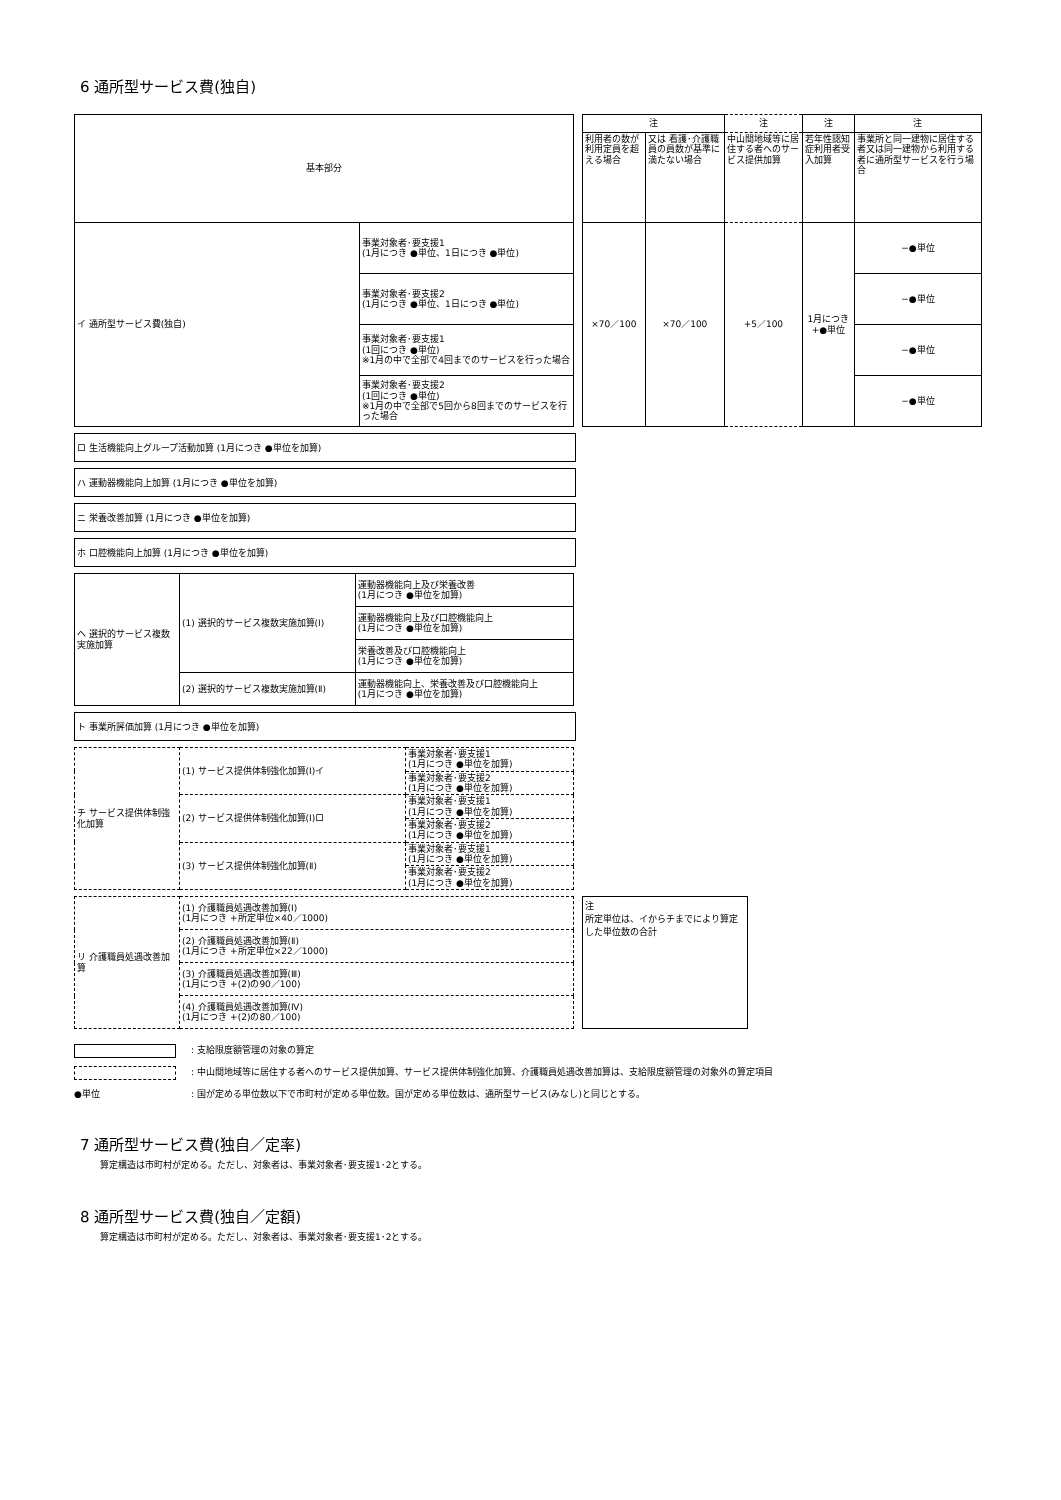6 通所型サービス費(独自)
| 基本部分 | |
| イ 通所型サービス費(独自) | 事業対象者･要支援1 (1月につき ●単位、1日につき ●単位) |
| | 事業対象者･要支援2 (1月につき ●単位、1日につき ●単位) |
| | 事業対象者･要支援1 (1回につき ●単位) ※1月の中で全部で4回までのサービスを行った場合 |
| | 事業対象者･要支援2 (1回につき ●単位) ※1月の中で全部で5回から8回までのサービスを行った場合 |
| 注 | | 注 | 注 | 注 |
| 利用者の数が利用定員を超える場合 | 又は 看護･介護職員の員数が基準に満たない場合 | 中山間地域等に居住する者へのサービス提供加算 | 若年性認知症利用者受入加算 | 事業所と同一建物に居住する者又は同一建物から利用する者に通所型サービスを行う場合 |
| ×70／100 | ×70／100 | +5／100 | 1月につき +●単位 | −●単位 |
| | | | | −●単位 |
| | | | | −●単位 |
| | | | | −●単位 |
ロ 生活機能向上グループ活動加算 (1月につき ●単位を加算)
ハ 運動器機能向上加算 (1月につき ●単位を加算)
ニ 栄養改善加算 (1月につき ●単位を加算)
ホ 口腔機能向上加算 (1月につき ●単位を加算)
| ヘ 選択的サービス複数実施加算 | (1) 選択的サービス複数実施加算(Ⅰ) | 運動器機能向上及び栄養改善 (1月につき ●単位を加算) |
| | | 運動器機能向上及び口腔機能向上 (1月につき ●単位を加算) |
| | | 栄養改善及び口腔機能向上 (1月につき ●単位を加算) |
| | (2) 選択的サービス複数実施加算(Ⅱ) | 運動器機能向上、栄養改善及び口腔機能向上 (1月につき ●単位を加算) |
ト 事業所評価加算 (1月につき ●単位を加算)
| チ サービス提供体制強化加算 | (1) サービス提供体制強化加算(Ⅰ)イ | 事業対象者･要支援1 (1月につき ●単位を加算) |
| | | 事業対象者･要支援2 (1月につき ●単位を加算) |
| | (2) サービス提供体制強化加算(Ⅰ)ロ | 事業対象者･要支援1 (1月につき ●単位を加算) |
| | | 事業対象者･要支援2 (1月につき ●単位を加算) |
| | (3) サービス提供体制強化加算(Ⅱ) | 事業対象者･要支援1 (1月につき ●単位を加算) |
| | | 事業対象者･要支援2 (1月につき ●単位を加算) |
| リ 介護職員処遇改善加算 | (1) 介護職員処遇改善加算(Ⅰ) (1月につき +所定単位×40／1000) |
| | (2) 介護職員処遇改善加算(Ⅱ) (1月につき +所定単位×22／1000) |
| | (3) 介護職員処遇改善加算(Ⅲ) (1月につき +(2)の90／100) |
| | (4) 介護職員処遇改善加算(Ⅳ) (1月につき +(2)の80／100) |
注
所定単位は、イからチまでにより算定した単位数の合計
: 支給限度額管理の対象の算定
: 中山間地域等に居住する者へのサービス提供加算、サービス提供体制強化加算、介護職員処遇改善加算は、支給限度額管理の対象外の算定項目
●単位: 国が定める単位数以下で市町村が定める単位数。国が定める単位数は、通所型サービス(みなし)と同じとする。
7 通所型サービス費(独自／定率)
算定構造は市町村が定める。ただし、対象者は、事業対象者･要支援1･2とする。
8 通所型サービス費(独自／定額)
算定構造は市町村が定める。ただし、対象者は、事業対象者･要支援1･2とする。